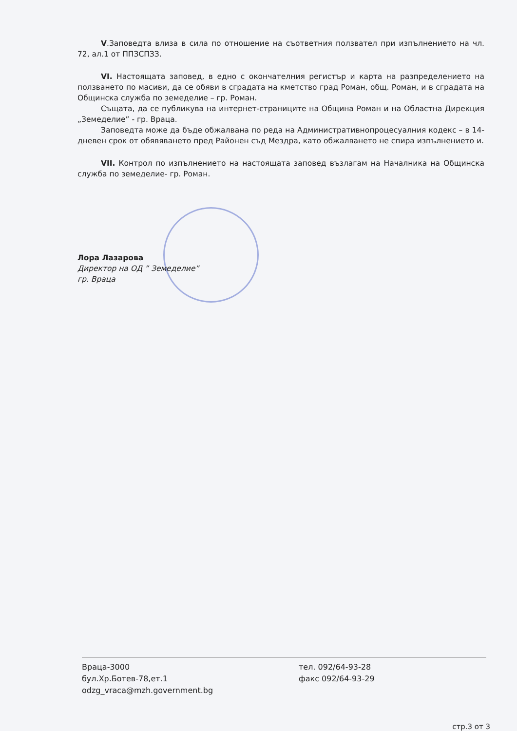V.Заповедта влиза в сила по отношение на съответния ползвател при изпълнението на чл. 72, ал.1 от ППЗСПЗЗ.
VI. Настоящата заповед, в едно с окончателния регистър и карта на разпределението на ползването по масиви, да се обяви в сградата на кметство град Роман, общ. Роман, и в сградата на Общинска служба по земеделие – гр. Роман.
Същата, да се публикува на интернет-страниците на Община Роман и на Областна Дирекция „Земеделие” - гр. Враца.
Заповедта може да бъде обжалвана по реда на Административнопроцесуалния кодекс – в 14-дневен срок от обявяването пред Районен съд Мездра, като обжалването не спира изпълнението и.
VII. Контрол по изпълнението на настоящата заповед възлагам на Началника на Общинска служба по земеделие- гр. Роман.
Лора Лазарова
Директор на ОД ” Земеделие”
гр. Враца
Враца-3000
бул.Хр.Ботев-78,ет.1
odzg_vraca@mzh.government.bg
тел. 092/64-93-28
факс 092/64-93-29
стр.3 от 3